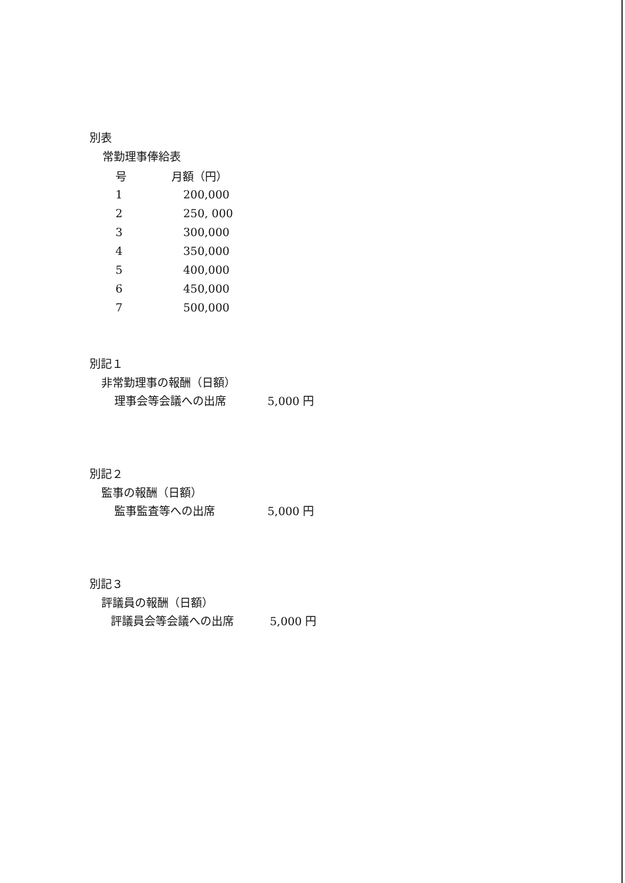別表
常勤理事俸給表
| 号 | 月額（円） |
| --- | --- |
| 1 | 200,000 |
| 2 | 250, 000 |
| 3 | 300,000 |
| 4 | 350,000 |
| 5 | 400,000 |
| 6 | 450,000 |
| 7 | 500,000 |
別記１
非常勤理事の報酬（日額）
理事会等会議への出席 5,000 円
別記２
監事の報酬（日額）
監事監査等への出席 5,000 円
別記３
評議員の報酬（日額）
評議員会等会議への出席 5,000 円